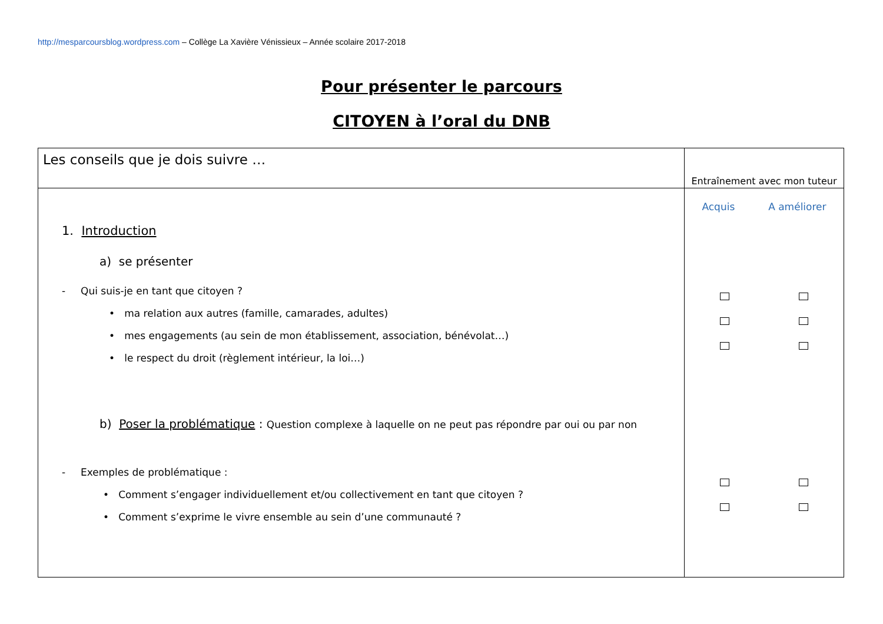http://mesparcoursblog.wordpress.com – Collège La Xavière Vénissieux – Année scolaire 2017-2018
Pour présenter le parcours
CITOYEN à l’oral du DNB
| Les conseils que je dois suivre … | Entraînement avec mon tuteur |
| --- | --- |
| 1. Introduction a) se présenter - Qui suis-je en tant que citoyen ? • ma relation aux autres (famille, camarades, adultes) • mes engagements (au sein de mon établissement, association, bénévolat…) • le respect du droit (règlement intérieur, la loi…) b) Poser la problématique : Question complexe à laquelle on ne peut pas répondre par oui ou par non - Exemples de problématique : • Comment s’engager individuellement et/ou collectivement en tant que citoyen ? • Comment s’exprime le vivre ensemble au sein d’une communauté ? | Acquis A améliorer |